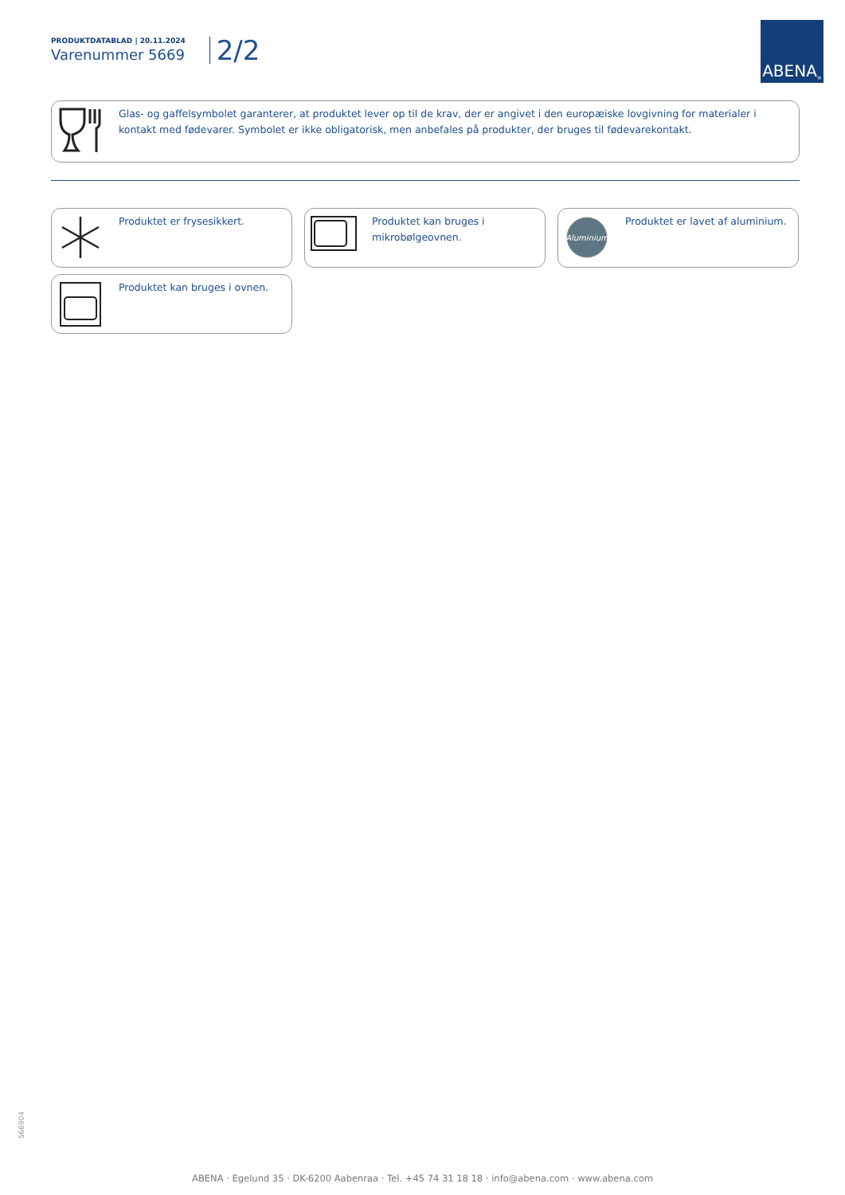PRODUKTDATABLAD | 20.11.2024
Varenummer 5669
2/2
ABENA<sup>®</sup>
Glas- og gaffelsymbolet garanterer, at produktet lever op til de krav, der er angivet i den europæiske lovgivning for materialer i kontakt med fødevarer. Symbolet er ikke obligatorisk, men anbefales på produkter, der bruges til fødevarekontakt.
Produktet er frysesikkert.
Produktet kan bruges i mikrobølgeovnen.
Aluminium
Produktet er lavet af aluminium.
Produktet kan bruges i ovnen.
566904
ABENA · Egelund 35 · DK-6200 Aabenraa · Tel. +45 74 31 18 18 · info@abena.com · www.abena.com